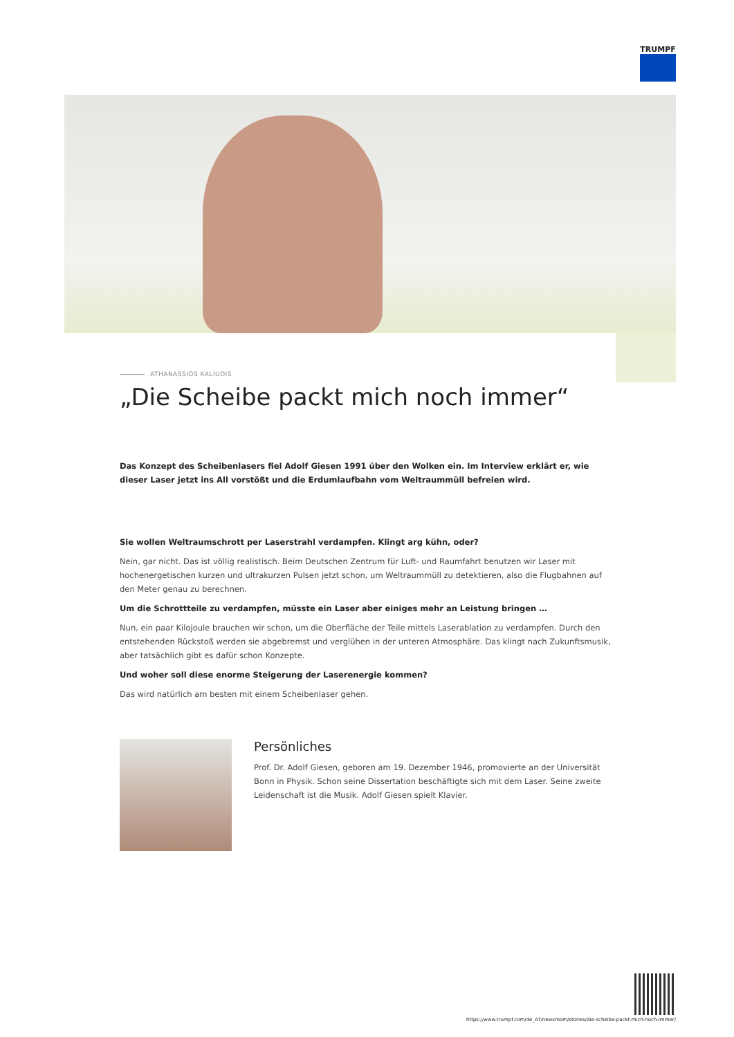TRUMPF
ATHANASSIOS KALIUDIS
„Die Scheibe packt mich noch immer“
Das Konzept des Scheibenlasers fiel Adolf Giesen 1991 über den Wolken ein. Im Interview erklärt er, wie dieser Laser jetzt ins All vorstößt und die Erdumlaufbahn vom Weltraummüll befreien wird.
Sie wollen Weltraumschrott per Laserstrahl verdampfen. Klingt arg kühn, oder?
Nein, gar nicht. Das ist völlig realistisch. Beim Deutschen Zentrum für Luft- und Raumfahrt benutzen wir Laser mit hochenergetischen kurzen und ultrakurzen Pulsen jetzt schon, um Weltraummüll zu detektieren, also die Flugbahnen auf den Meter genau zu berechnen.
Um die Schrottteile zu verdampfen, müsste ein Laser aber einiges mehr an Leistung bringen …
Nun, ein paar Kilojoule brauchen wir schon, um die Oberfläche der Teile mittels Laserablation zu verdampfen. Durch den entstehenden Rückstoß werden sie abgebremst und verglühen in der unteren Atmosphäre. Das klingt nach Zukunftsmusik, aber tatsächlich gibt es dafür schon Konzepte.
Und woher soll diese enorme Steigerung der Laserenergie kommen?
Das wird natürlich am besten mit einem Scheibenlaser gehen.
Persönliches
Prof. Dr. Adolf Giesen, geboren am 19. Dezember 1946, promovierte an der Universität Bonn in Physik. Schon seine Dissertation beschäftigte sich mit dem Laser. Seine zweite Leidenschaft ist die Musik. Adolf Giesen spielt Klavier.
https://www.trumpf.com/de_AT/newsroom/stories/die-scheibe-packt-mich-noch-immer/